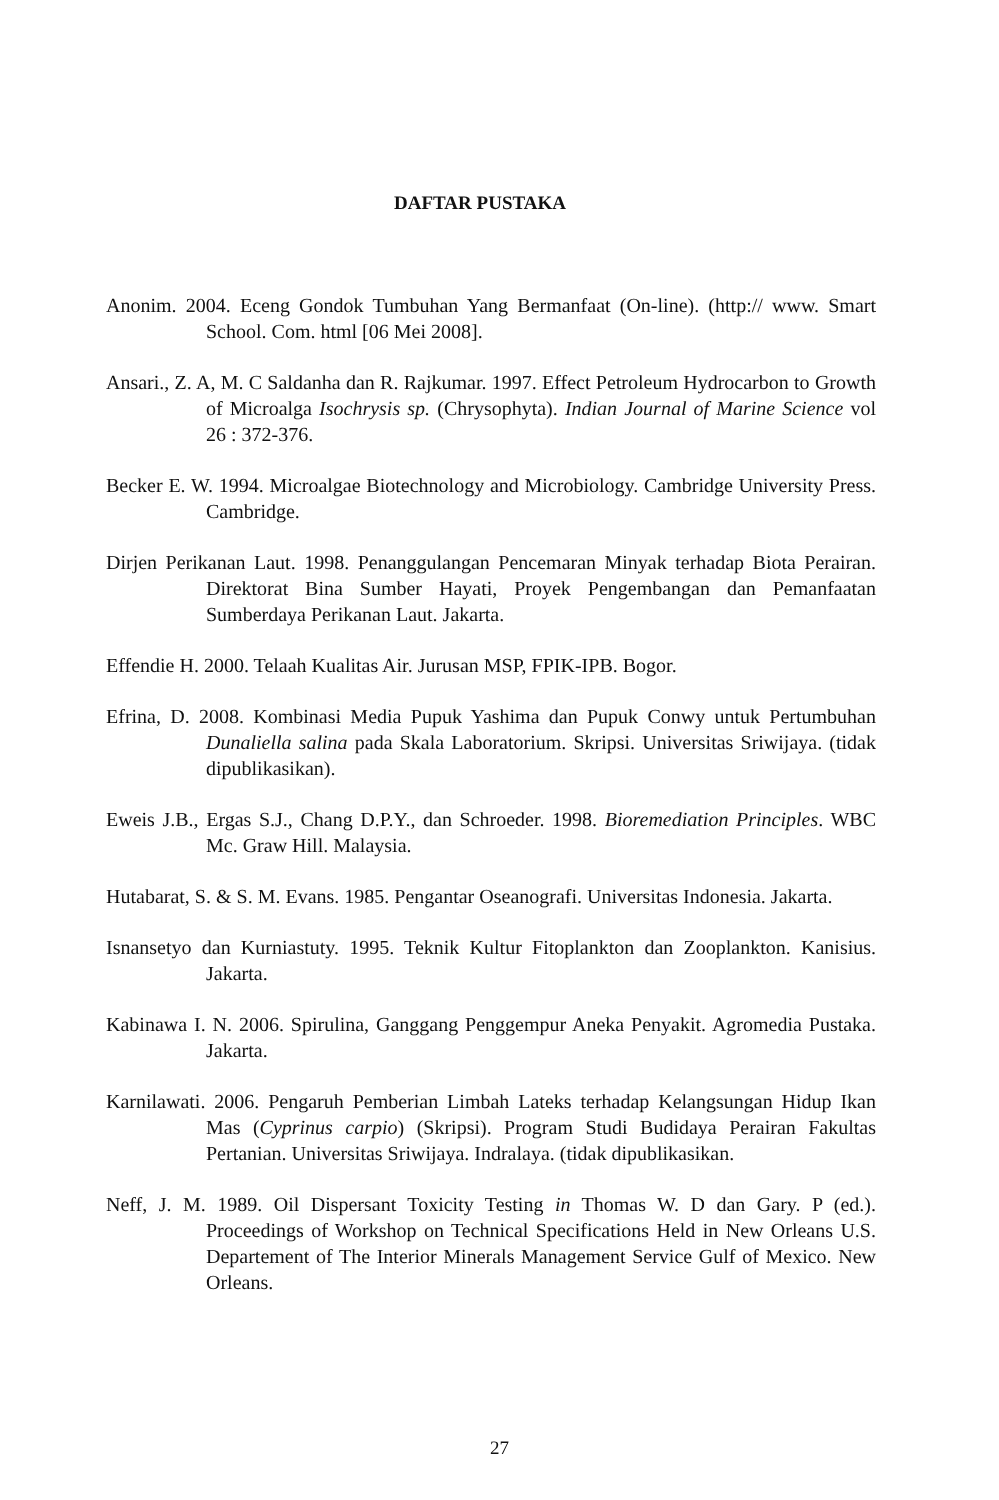DAFTAR PUSTAKA
Anonim. 2004. Eceng Gondok Tumbuhan Yang Bermanfaat (On-line). (http:// www. Smart School. Com. html [06 Mei 2008].
Ansari., Z. A, M. C Saldanha dan R. Rajkumar. 1997. Effect Petroleum Hydrocarbon to Growth of Microalga Isochrysis sp. (Chrysophyta). Indian Journal of Marine Science vol 26 : 372-376.
Becker E. W. 1994. Microalgae Biotechnology and Microbiology. Cambridge University Press. Cambridge.
Dirjen Perikanan Laut. 1998. Penanggulangan Pencemaran Minyak terhadap Biota Perairan. Direktorat Bina Sumber Hayati, Proyek Pengembangan dan Pemanfaatan Sumberdaya Perikanan Laut. Jakarta.
Effendie H. 2000. Telaah Kualitas Air. Jurusan MSP, FPIK-IPB. Bogor.
Efrina, D. 2008. Kombinasi Media Pupuk Yashima dan Pupuk Conwy untuk Pertumbuhan Dunaliella salina pada Skala Laboratorium. Skripsi. Universitas Sriwijaya. (tidak dipublikasikan).
Eweis J.B., Ergas S.J., Chang D.P.Y., dan Schroeder. 1998. Bioremediation Principles. WBC Mc. Graw Hill. Malaysia.
Hutabarat, S. & S. M. Evans. 1985. Pengantar Oseanografi. Universitas Indonesia. Jakarta.
Isnansetyo dan Kurniastuty. 1995. Teknik Kultur Fitoplankton dan Zooplankton. Kanisius. Jakarta.
Kabinawa I. N. 2006. Spirulina, Ganggang Penggempur Aneka Penyakit. Agromedia Pustaka. Jakarta.
Karnilawati. 2006. Pengaruh Pemberian Limbah Lateks terhadap Kelangsungan Hidup Ikan Mas (Cyprinus carpio) (Skripsi). Program Studi Budidaya Perairan Fakultas Pertanian. Universitas Sriwijaya. Indralaya. (tidak dipublikasikan.
Neff, J. M. 1989. Oil Dispersant Toxicity Testing in Thomas W. D dan Gary. P (ed.). Proceedings of Workshop on Technical Specifications Held in New Orleans U.S. Departement of The Interior Minerals Management Service Gulf of Mexico. New Orleans.
27